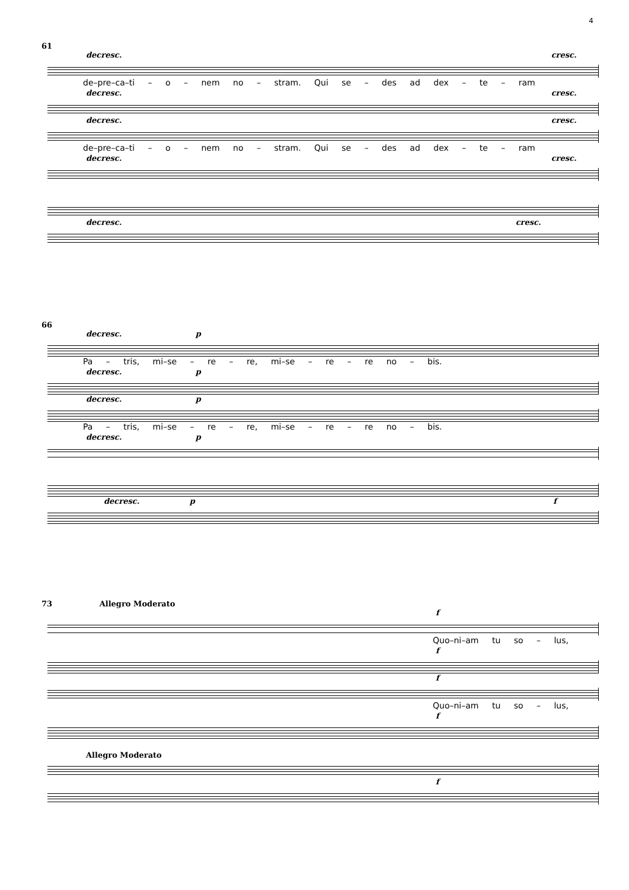4
61
decresc. cresc.
de–pre–ca–ti – o – nem no – stram. Qui se – des ad dex – te – ram
decresc. cresc.
decresc. cresc.
de–pre–ca–ti – o – nem no – stram. Qui se – des ad dex – te – ram
decresc. cresc.
decresc. cresc.
66
decresc. p
Pa – tris, mi–se – re – re, mi–se – re – re no – bis.
decresc. p
decresc. p
Pa – tris, mi–se – re – re, mi–se – re – re no – bis.
decresc. p
decresc. p f
73 Allegro Moderato
f
Quo–ni–am tu so – lus,
f
f
Quo–ni–am tu so – lus,
f
Allegro Moderato
f